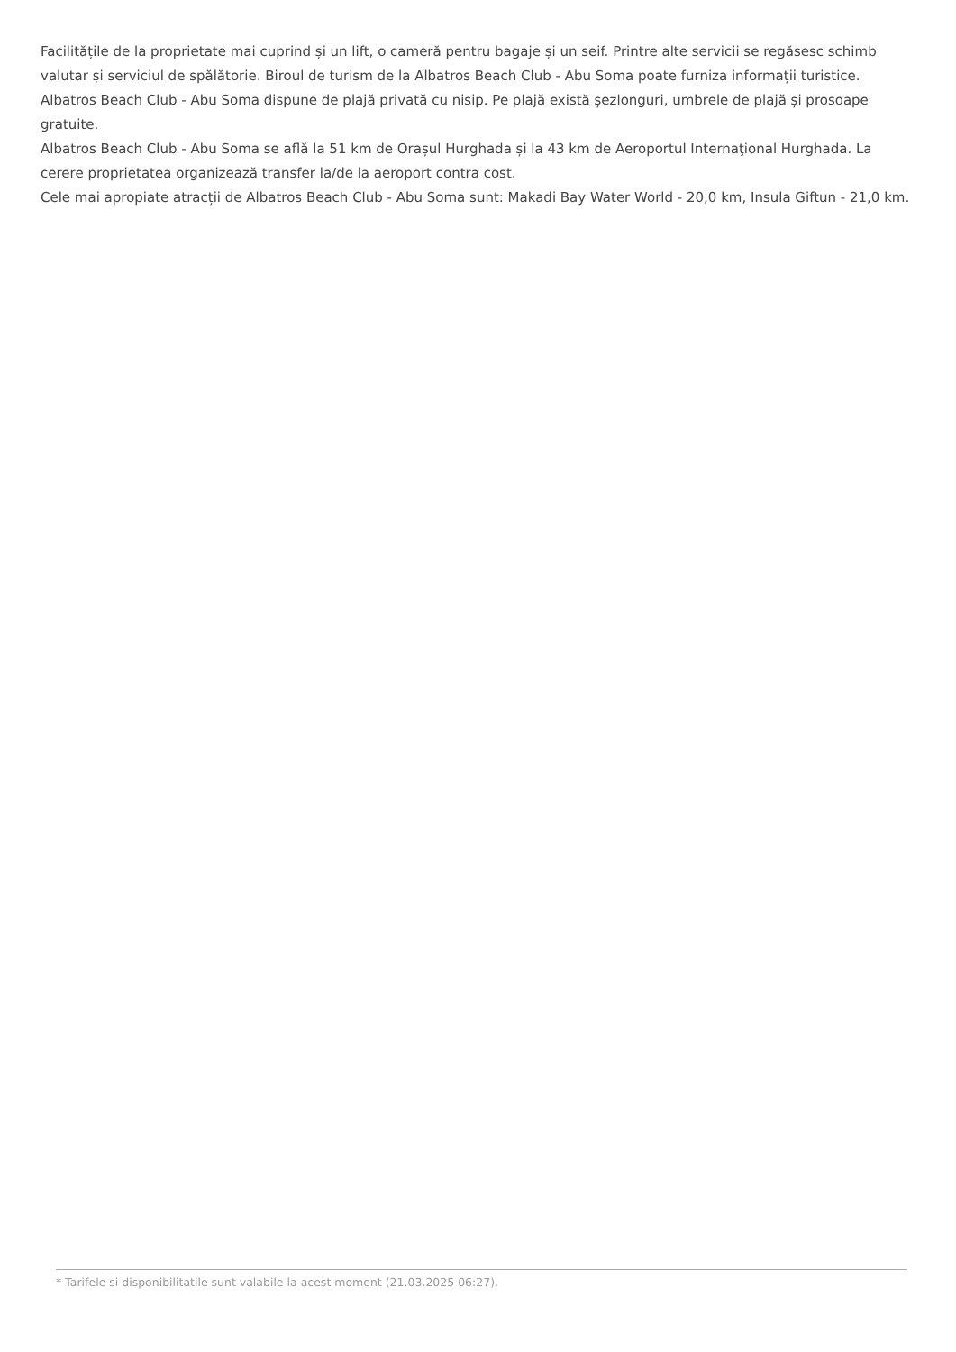Facilitățile de la proprietate mai cuprind și un lift, o cameră pentru bagaje și un seif. Printre alte servicii se regăsesc schimb valutar și serviciul de spălătorie. Biroul de turism de la Albatros Beach Club - Abu Soma poate furniza informații turistice.
Albatros Beach Club - Abu Soma dispune de plajă privată cu nisip. Pe plajă există șezlonguri, umbrele de plajă și prosoape gratuite.
Albatros Beach Club - Abu Soma se află la 51 km de Orașul Hurghada și la 43 km de Aeroportul Internaţional Hurghada. La cerere proprietatea organizează transfer la/de la aeroport contra cost.
Cele mai apropiate atracții de Albatros Beach Club - Abu Soma sunt: Makadi Bay Water World - 20,0 km, Insula Giftun - 21,0 km.
* Tarifele si disponibilitatile sunt valabile la acest moment (21.03.2025 06:27).